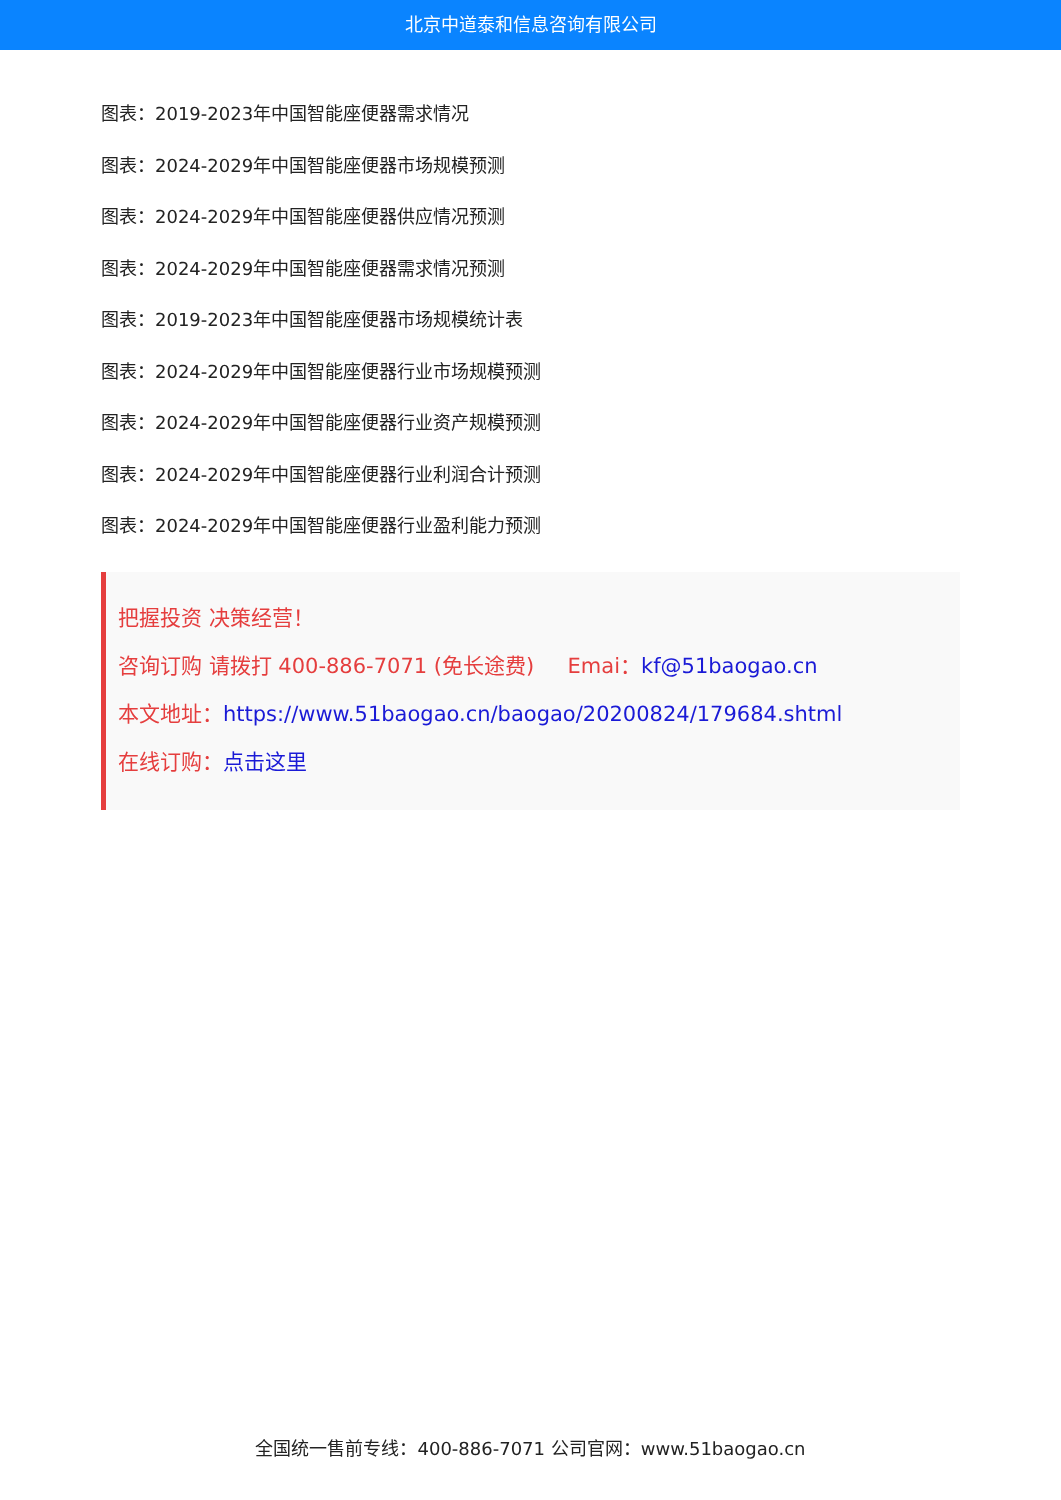北京中道泰和信息咨询有限公司
图表：2019-2023年中国智能座便器需求情况
图表：2024-2029年中国智能座便器市场规模预测
图表：2024-2029年中国智能座便器供应情况预测
图表：2024-2029年中国智能座便器需求情况预测
图表：2019-2023年中国智能座便器市场规模统计表
图表：2024-2029年中国智能座便器行业市场规模预测
图表：2024-2029年中国智能座便器行业资产规模预测
图表：2024-2029年中国智能座便器行业利润合计预测
图表：2024-2029年中国智能座便器行业盈利能力预测
把握投资 决策经营！
咨询订购 请拨打 400-886-7071 (免长途费) Emai：kf@51baogao.cn
本文地址：https://www.51baogao.cn/baogao/20200824/179684.shtml
在线订购：点击这里
全国统一售前专线：400-886-7071 公司官网：www.51baogao.cn